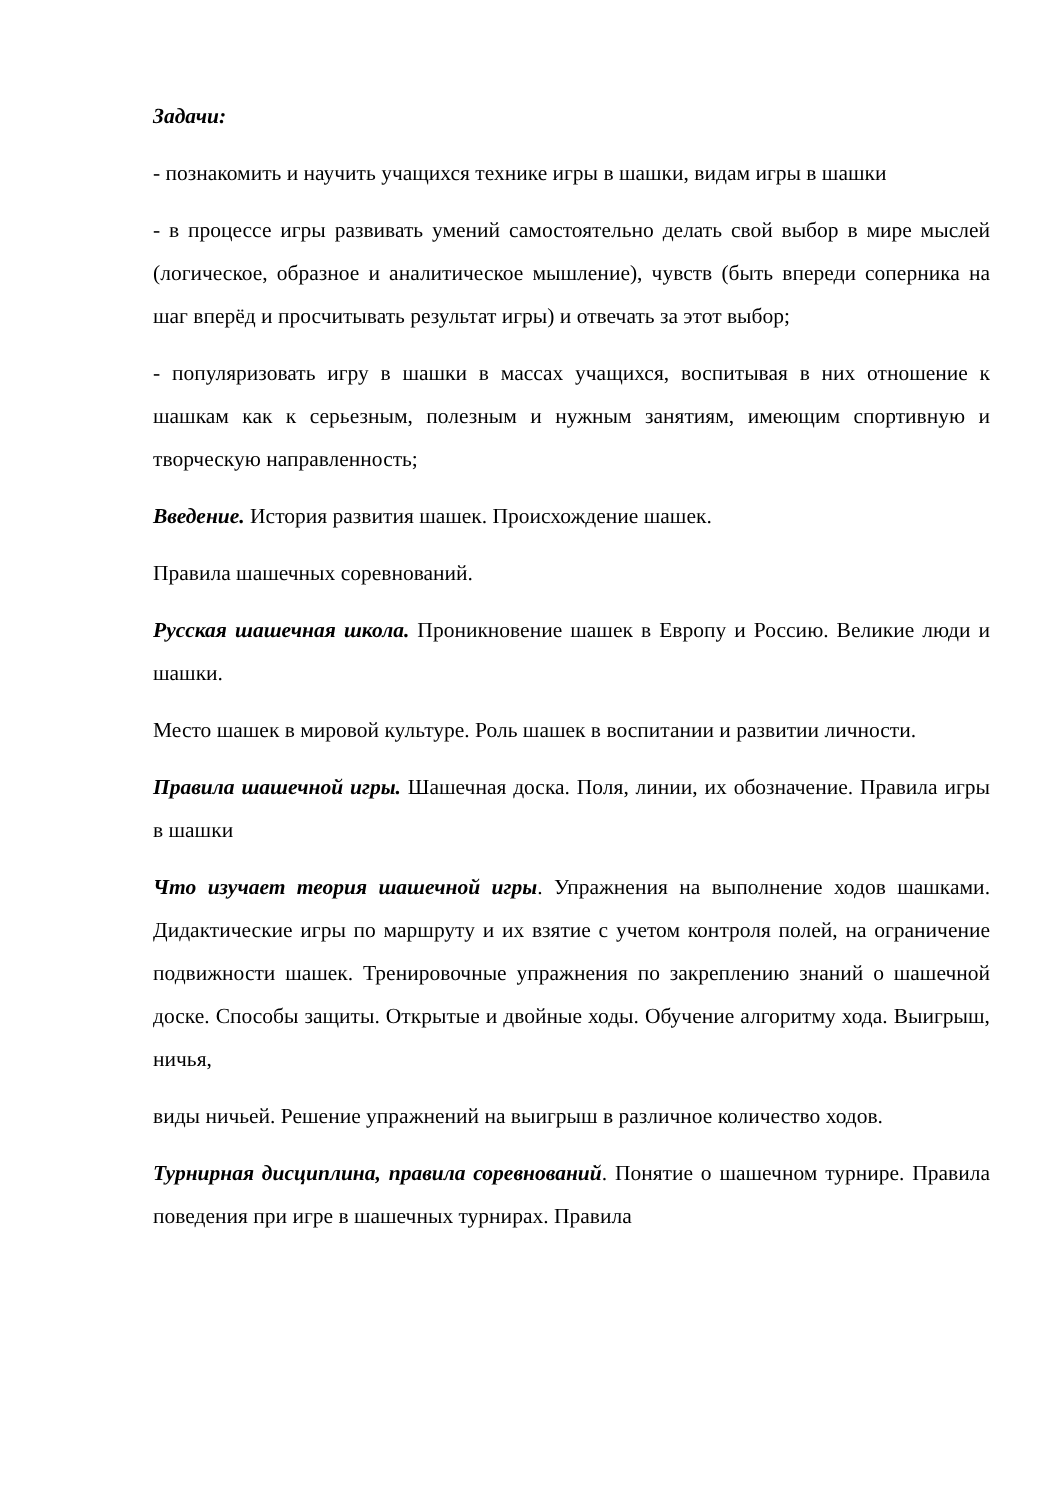Задачи:
- познакомить и научить учащихся технике игры в шашки, видам игры в шашки
- в процессе игры развивать умений самостоятельно делать свой выбор в мире мыслей (логическое, образное и аналитическое мышление), чувств (быть впереди соперника на шаг вперёд и просчитывать результат игры) и отвечать за этот выбор;
- популяризовать игру в шашки в массах учащихся, воспитывая в них отношение к шашкам как к серьезным, полезным и нужным занятиям, имеющим спортивную и творческую направленность;
Введение. История развития шашек. Происхождение шашек.
Правила шашечных соревнований.
Русская шашечная школа. Проникновение шашек в Европу и Россию. Великие люди и шашки.
Место шашек в мировой культуре. Роль шашек в воспитании и развитии личности.
Правила шашечной игры. Шашечная доска. Поля, линии, их обозначение. Правила игры в шашки
Что изучает теория шашечной игры. Упражнения на выполнение ходов шашками. Дидактические игры по маршруту и их взятие с учетом контроля полей, на ограничение подвижности шашек. Тренировочные упражнения по закреплению знаний о шашечной доске. Способы защиты. Открытые и двойные ходы. Обучение алгоритму хода. Выигрыш, ничья,
виды ничьей. Решение упражнений на выигрыш в различное количество ходов.
Турнирная дисциплина, правила соревнований. Понятие о шашечном турнире. Правила поведения при игре в шашечных турнирах. Правила